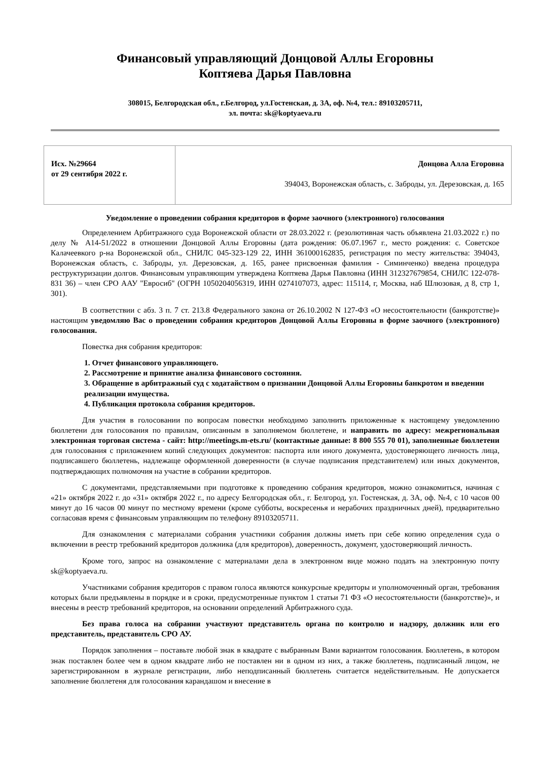Финансовый управляющий Донцовой Аллы Егоровны
Коптяева Дарья Павловна
308015, Белгородская обл., г.Белгород, ул.Гостенская, д. 3А, оф. №4, тел.: 89103205711,
эл. почта: sk@koptyaeva.ru
| Исх. №29664 от 29 сентября 2022 г. | Донцова Алла Егоровна 394043, Воронежская область, с. Заброды, ул. Дерезовская, д. 165 |
Уведомление о проведении собрания кредиторов в форме заочного (электронного) голосования
Определением Арбитражного суда Воронежской области от 28.03.2022 г. (резолютивная часть объявлена 21.03.2022 г.) по делу № А14-51/2022 в отношении Донцовой Аллы Егоровны (дата рождения: 06.07.1967 г., место рождения: с. Советское Калачеевкого р-на Воронежской обл., СНИЛС 045-323-129 22, ИНН 361000162835, регистрация по месту жительства: 394043, Воронежская область, с. Заброды, ул. Дерезовская, д. 165, ранее присвоенная фамилия - Симинченко) введена процедура реструктуризации долгов. Финансовым управляющим утверждена Коптяева Дарья Павловна (ИНН 312327679854, СНИЛС 122-078-831 36) – член СРО ААУ "Евросиб" (ОГРН 1050204056319, ИНН 0274107073, адрес: 115114, г, Москва, наб Шлюзовая, д 8, стр 1, 301).
В соответствии с абз. 3 п. 7 ст. 213.8 Федерального закона от 26.10.2002 N 127-ФЗ «О несостоятельности (банкротстве)» настоящим уведомляю Вас о проведении собрания кредиторов Донцовой Аллы Егоровны в форме заочного (электронного) голосования.
Повестка дня собрания кредиторов:
1. Отчет финансового управляющего.
2. Рассмотрение и принятие анализа финансового состояния.
3. Обращение в арбитражный суд с ходатайством о признании Донцовой Аллы Егоровны банкротом и введении реализации имущества.
4. Публикация протокола собрания кредиторов.
Для участия в голосовании по вопросам повестки необходимо заполнить приложенные к настоящему уведомлению бюллетени для голосования по правилам, описанным в заполняемом бюллетене, и направить по адресу: межрегиональная электронная торговая система - сайт: http://meetings.m-ets.ru/ (контактные данные: 8 800 555 70 01), заполненные бюллетени для голосования с приложением копий следующих документов: паспорта или иного документа, удостоверяющего личность лица, подписавшего бюллетень, надлежаще оформленной доверенности (в случае подписания представителем) или иных документов, подтверждающих полномочия на участие в собрании кредиторов.
С документами, представляемыми при подготовке к проведению собрания кредиторов, можно ознакомиться, начиная с «21» октября 2022 г. до «31» октября 2022 г., по адресу Белгородская обл., г. Белгород, ул. Гостенская, д. 3А, оф. №4, с 10 часов 00 минут до 16 часов 00 минут по местному времени (кроме субботы, воскресенья и нерабочих праздничных дней), предварительно согласовав время с финансовым управляющим по телефону 89103205711.
Для ознакомления с материалами собрания участники собрания должны иметь при себе копию определения суда о включении в реестр требований кредиторов должника (для кредиторов), доверенность, документ, удостоверяющий личность.
Кроме того, запрос на ознакомление с материалами дела в электронном виде можно подать на электронную почту sk@koptyaeva.ru.
Участниками собрания кредиторов с правом голоса являются конкурсные кредиторы и уполномоченный орган, требования которых были предъявлены в порядке и в сроки, предусмотренные пунктом 1 статьи 71 ФЗ «О несостоятельности (банкротстве)», и внесены в реестр требований кредиторов, на основании определений Арбитражного суда.
Без права голоса на собрании участвуют представитель органа по контролю и надзору, должник или его представитель, представитель СРО АУ.
Порядок заполнения – поставьте любой знак в квадрате с выбранным Вами вариантом голосования. Бюллетень, в котором знак поставлен более чем в одном квадрате либо не поставлен ни в одном из них, а также бюллетень, подписанный лицом, не зарегистрированном в журнале регистрации, либо неподписанный бюллетень считается недействительным. Не допускается заполнение бюллетеня для голосования карандашом и внесение в